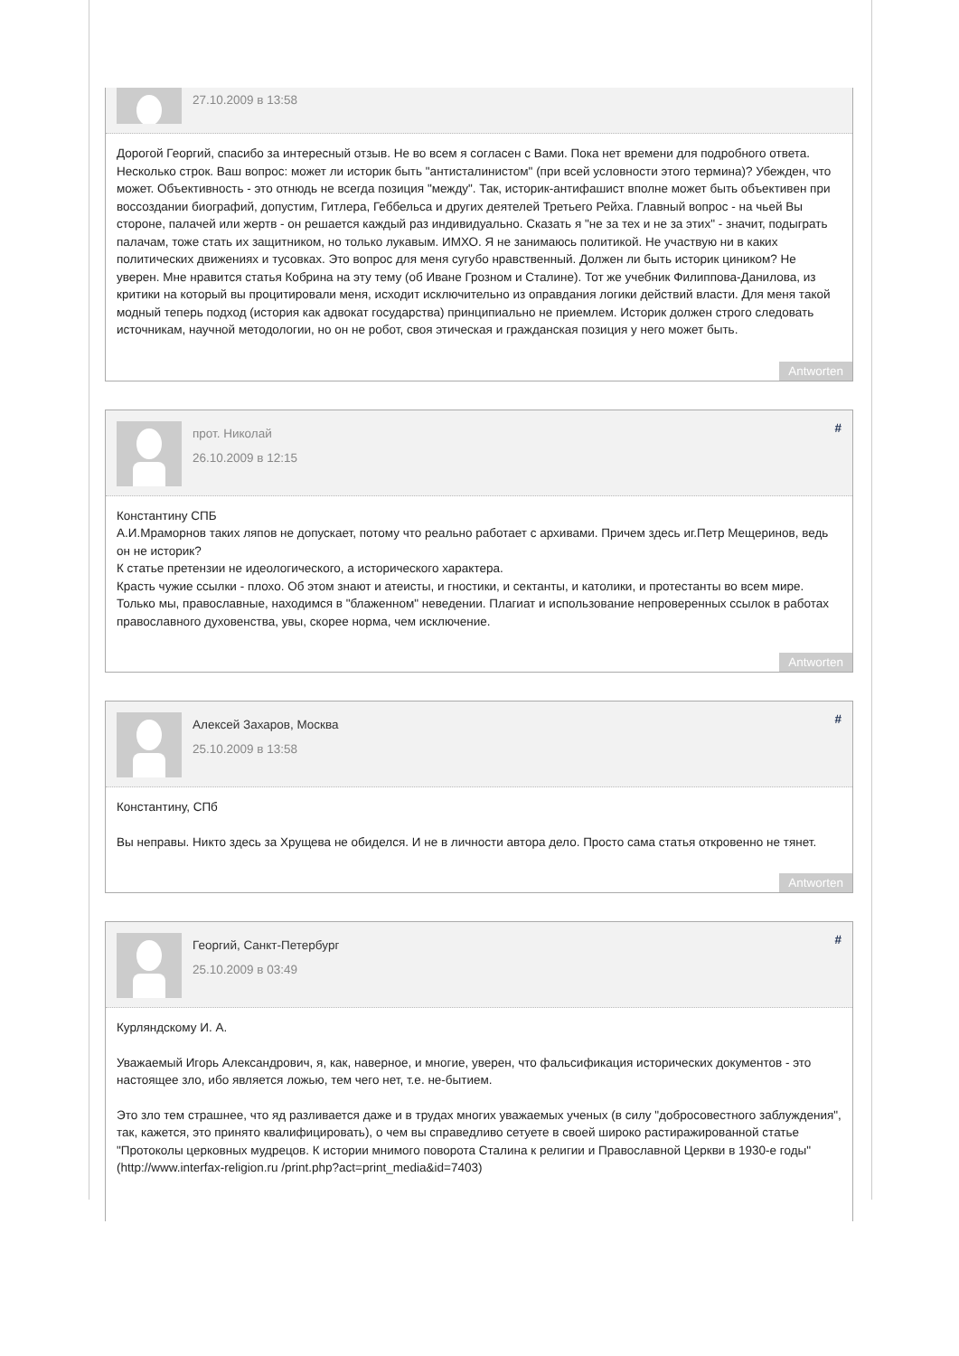27.10.2009 в 13:58
Дорогой Георгий, спасибо за интересный отзыв. Не во всем я согласен с Вами. Пока нет времени для подробного ответа. Несколько строк. Ваш вопрос: может ли историк быть "антисталинистом" (при всей условности этого термина)? Убежден, что может. Объективность - это отнюдь не всегда позиция "между". Так, историк-антифашист вполне может быть объективен при воссоздании биографий, допустим, Гитлера, Геббельса и других деятелей Третьего Рейха. Главный вопрос - на чьей Вы стороне, палачей или жертв - он решается каждый раз индивидуально. Сказать я "не за тех и не за этих" - значит, подыграть палачам, тоже стать их защитником, но только лукавым. ИМХО. Я не занимаюсь политикой. Не участвую ни в каких политических движениях и тусовках. Это вопрос для меня сугубо нравственный. Должен ли быть историк циником? Не уверен. Мне нравится статья Кобрина на эту тему (об Иване Грозном и Сталине). Тот же учебник Филиппова-Данилова, из критики на который вы процитировали меня, исходит исключительно из оправдания логики действий власти. Для меня такой модный теперь подход (история как адвокат государства) принципиально не приемлем. Историк должен строго следовать источникам, научной методологии, но он не робот, своя этическая и гражданская позиция у него может быть.
Antworten
прот. Николай
26.10.2009 в 12:15
#
Константину СПБ
А.И.Мраморнов таких ляпов не допускает, потому что реально работает с архивами. Причем здесь иг.Петр Мещеринов, ведь он не историк?
К статье претензии не идеологического, а исторического характера.
Красть чужие ссылки - плохо. Об этом знают и атеисты, и гностики, и сектанты, и католики, и протестанты во всем мире. Только мы, православные, находимся в "блаженном" неведении. Плагиат и использование непроверенных ссылок в работах православного духовенства, увы, скорее норма, чем исключение.
Antworten
Алексей Захаров, Москва
25.10.2009 в 13:58
#
Константину, СПб
Вы неправы. Никто здесь за Хрущева не обиделся. И не в личности автора дело. Просто сама статья откровенно не тянет.
Antworten
Георгий, Санкт-Петербург
25.10.2009 в 03:49
#
Курляндскому И. А.
Уважаемый Игорь Александрович, я, как, наверное, и многие, уверен, что фальсификация исторических документов - это настоящее зло, ибо является ложью, тем чего нет, т.е. не-бытием.
Это зло тем страшнее, что яд разливается даже и в трудах многих уважаемых ученых (в силу "добросовестного заблуждения", так, кажется, это принято квалифицировать), о чем вы справедливо сетуете в своей широко растиражированной статье "Протоколы церковных мудрецов. К истории мнимого поворота Сталина к религии и Православной Церкви в 1930-е годы" (http://www.interfax-religion.ru /print.php?act=print_media&id=7403)